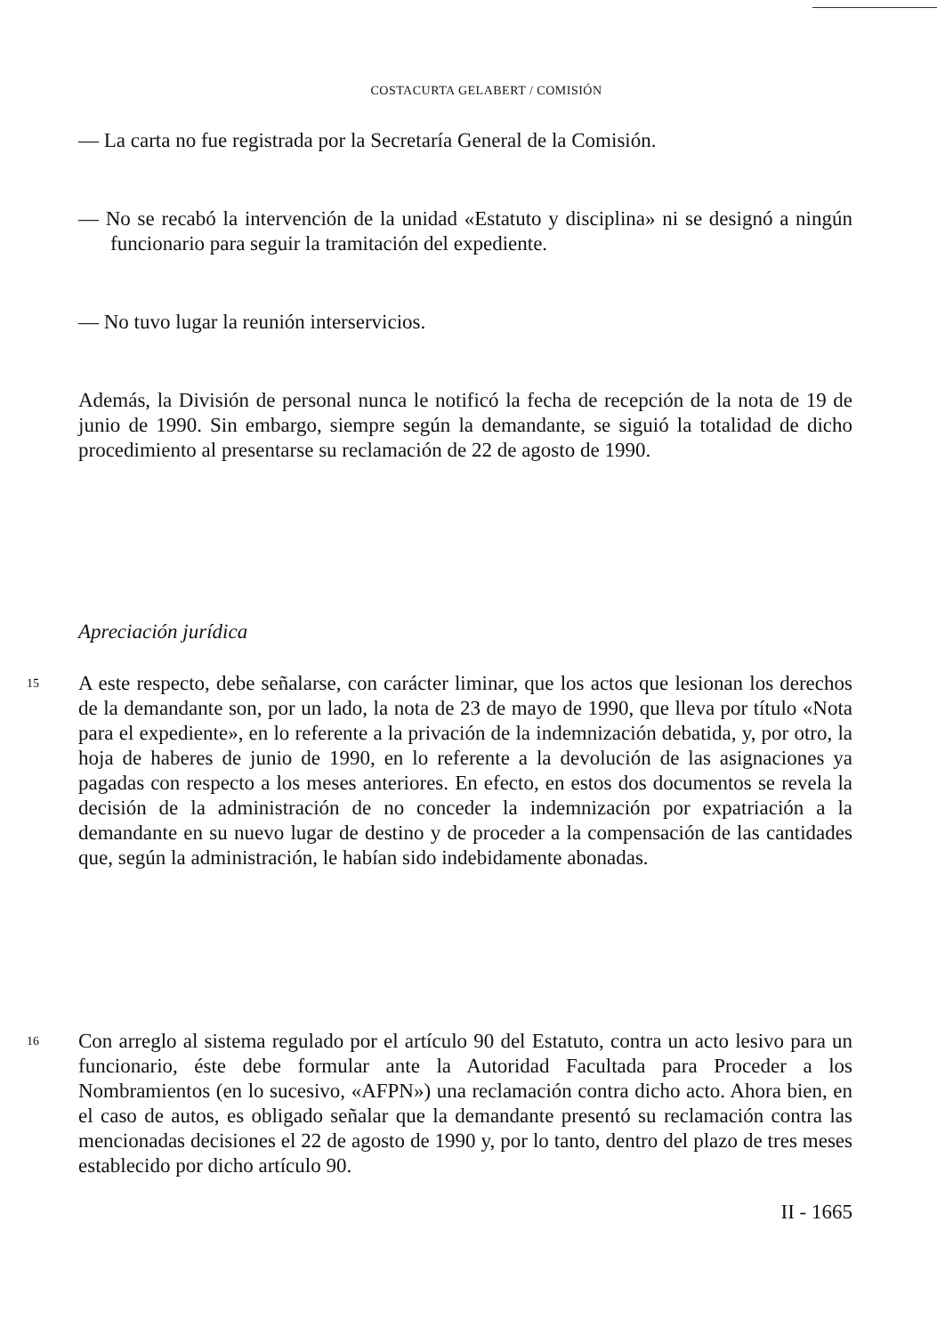COSTACURTA GELABERT / COMISIÓN
— La carta no fue registrada por la Secretaría General de la Comisión.
— No se recabó la intervención de la unidad «Estatuto y disciplina» ni se designó a ningún funcionario para seguir la tramitación del expediente.
— No tuvo lugar la reunión interservicios.
Además, la División de personal nunca le notificó la fecha de recepción de la nota de 19 de junio de 1990. Sin embargo, siempre según la demandante, se siguió la totalidad de dicho procedimiento al presentarse su reclamación de 22 de agosto de 1990.
Apreciación jurídica
15
A este respecto, debe señalarse, con carácter liminar, que los actos que lesionan los derechos de la demandante son, por un lado, la nota de 23 de mayo de 1990, que lleva por título «Nota para el expediente», en lo referente a la privación de la indemnización debatida, y, por otro, la hoja de haberes de junio de 1990, en lo referente a la devolución de las asignaciones ya pagadas con respecto a los meses anteriores. En efecto, en estos dos documentos se revela la decisión de la administración de no conceder la indemnización por expatriación a la demandante en su nuevo lugar de destino y de proceder a la compensación de las cantidades que, según la administración, le habían sido indebidamente abonadas.
16
Con arreglo al sistema regulado por el artículo 90 del Estatuto, contra un acto lesivo para un funcionario, éste debe formular ante la Autoridad Facultada para Proceder a los Nombramientos (en lo sucesivo, «AFPN») una reclamación contra dicho acto. Ahora bien, en el caso de autos, es obligado señalar que la demandante presentó su reclamación contra las mencionadas decisiones el 22 de agosto de 1990 y, por lo tanto, dentro del plazo de tres meses establecido por dicho artículo 90.
II - 1665